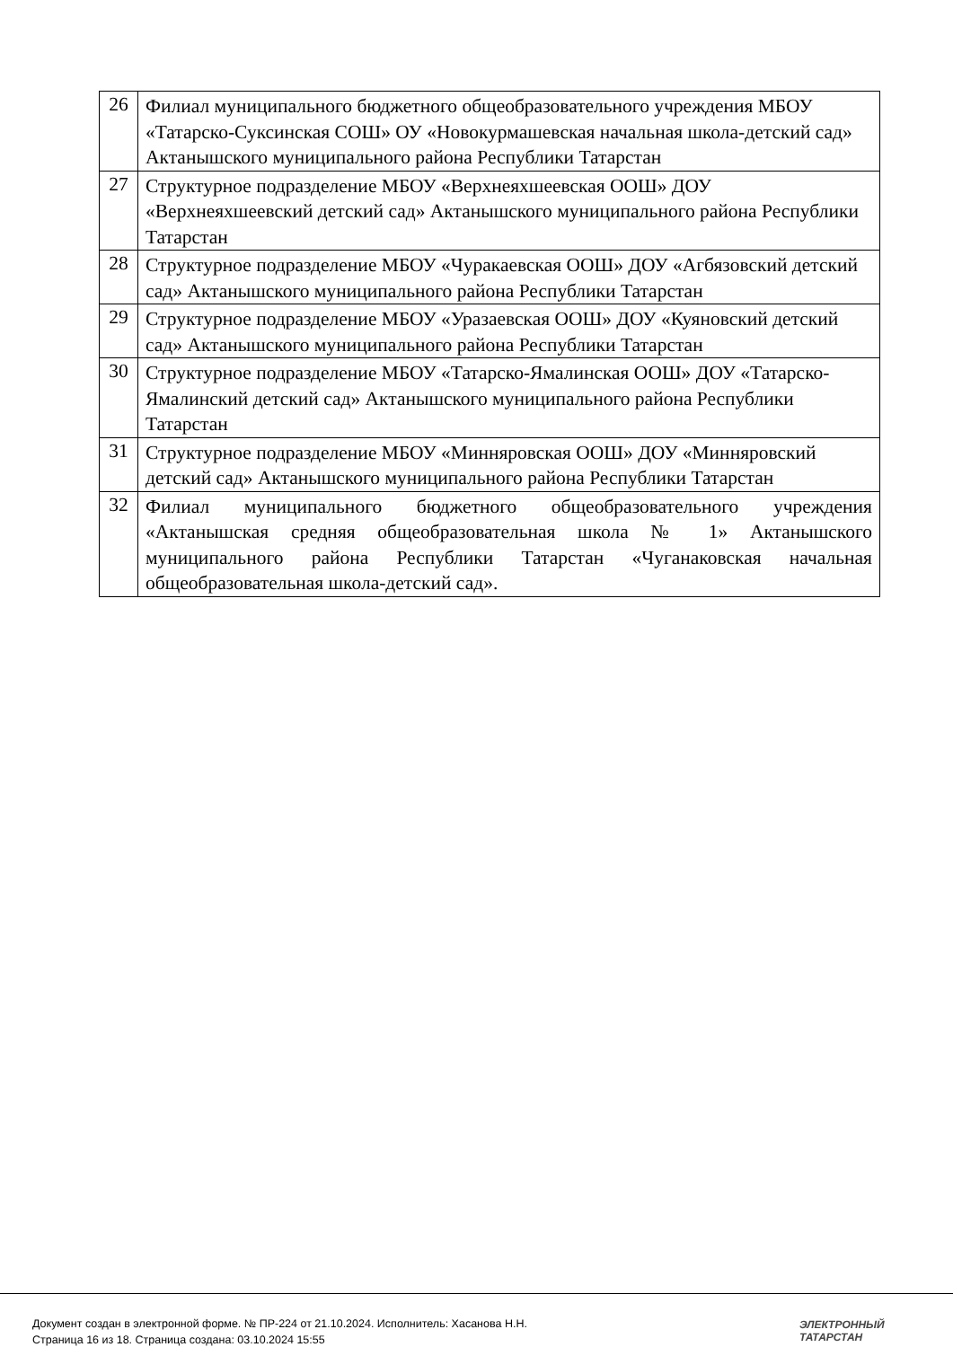| 26 | Филиал муниципального бюджетного общеобразовательного учреждения МБОУ «Татарско-Суксинская СОШ» ОУ «Новокурмашевская начальная школа-детский сад» Актанышского муниципального района Республики Татарстан |
| 27 | Структурное подразделение МБОУ «Верхнеяхшеевская ООШ» ДОУ «Верхнеяхшеевский детский сад» Актанышского муниципального района Республики Татарстан |
| 28 | Структурное подразделение МБОУ «Чуракаевская ООШ» ДОУ «Агбязовский детский сад» Актанышского муниципального района Республики Татарстан |
| 29 | Структурное подразделение МБОУ «Уразаевская ООШ» ДОУ «Куяновский детский сад» Актанышского муниципального района Республики Татарстан |
| 30 | Структурное подразделение МБОУ «Татарско-Ямалинская ООШ» ДОУ «Татарско-Ямалинский детский сад» Актанышского муниципального района Республики Татарстан |
| 31 | Структурное подразделение МБОУ «Минняровская ООШ» ДОУ «Минняровский детский сад» Актанышского муниципального района Республики Татарстан |
| 32 | Филиал муниципального бюджетного общеобразовательного учреждения «Актанышская средняя общеобразовательная школа № 1» Актанышского муниципального района Республики Татарстан «Чуганаковская начальная общеобразовательная школа-детский сад». |
Документ создан в электронной форме. № ПР-224 от 21.10.2024. Исполнитель: Хасанова Н.Н.
Страница 16 из 18. Страница создана: 03.10.2024 15:55
ЭЛЕКТРОННЫЙ
ТАТАРСТАН